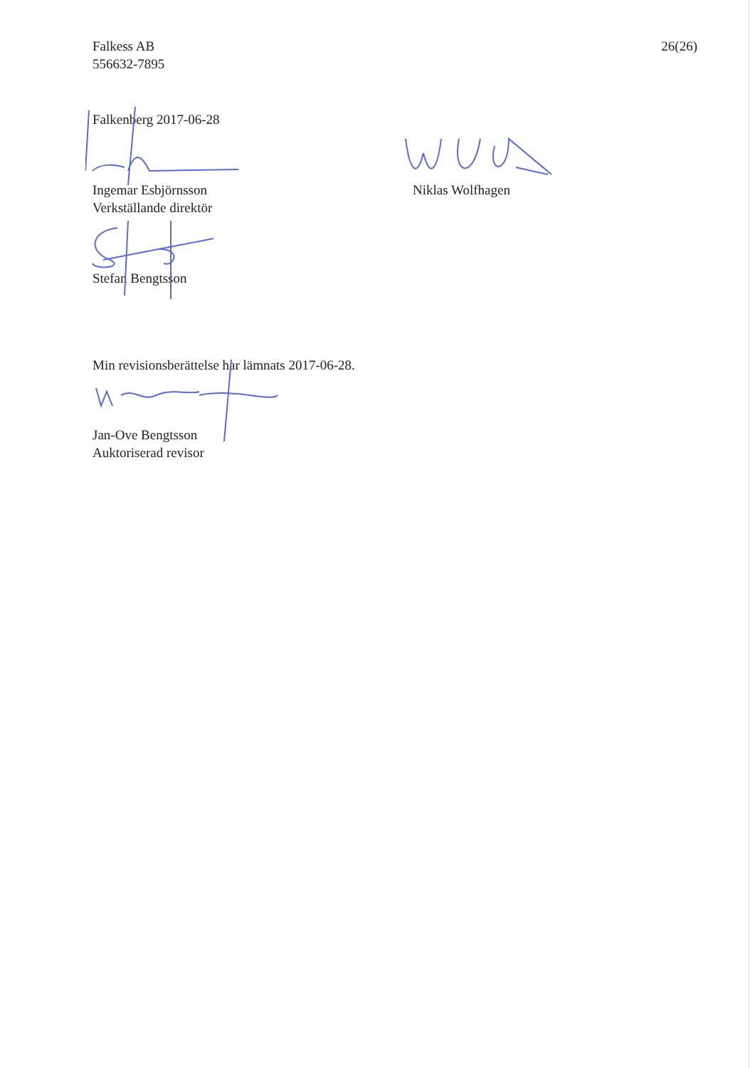Falkess AB
556632-7895
26(26)
Falkenberg 2017-06-28
Ingemar Esbjörnsson
Verkställande direktör
Niklas Wolfhagen
Stefan Bengtsson
Min revisionsberättelse har lämnats 2017-06-28.
Jan-Ove Bengtsson
Auktoriserad revisor